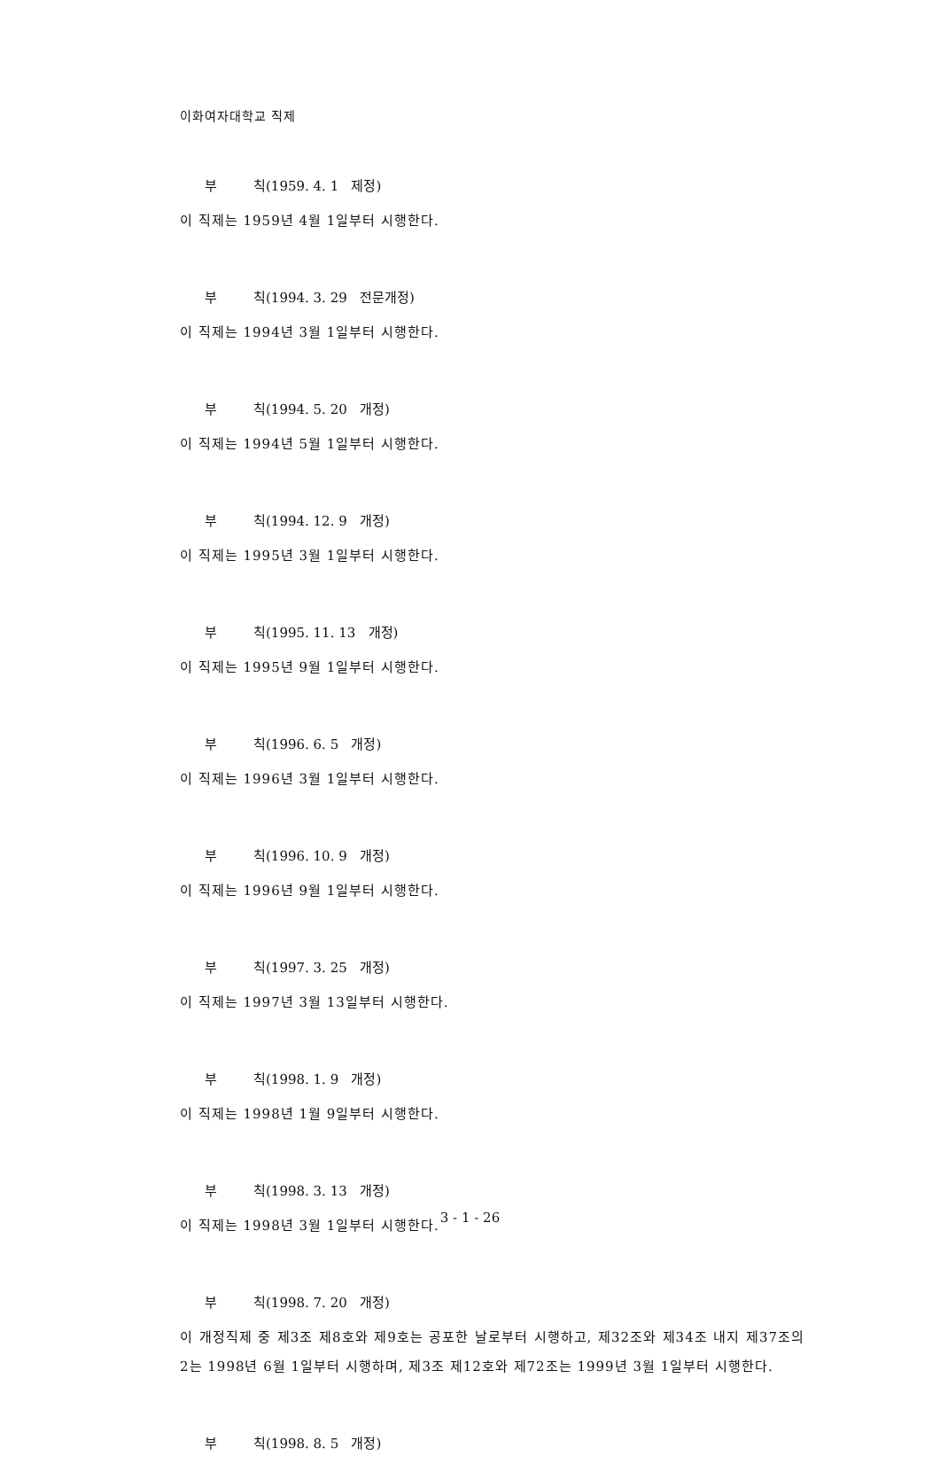이화여자대학교 직제
부 칙(1959. 4. 1 제정)
이 직제는 1959년 4월 1일부터 시행한다.
부 칙(1994. 3. 29 전문개정)
이 직제는 1994년 3월 1일부터 시행한다.
부 칙(1994. 5. 20 개정)
이 직제는 1994년 5월 1일부터 시행한다.
부 칙(1994. 12. 9 개정)
이 직제는 1995년 3월 1일부터 시행한다.
부 칙(1995. 11. 13 개정)
이 직제는 1995년 9월 1일부터 시행한다.
부 칙(1996. 6. 5 개정)
이 직제는 1996년 3월 1일부터 시행한다.
부 칙(1996. 10. 9 개정)
이 직제는 1996년 9월 1일부터 시행한다.
부 칙(1997. 3. 25 개정)
이 직제는 1997년 3월 13일부터 시행한다.
부 칙(1998. 1. 9 개정)
이 직제는 1998년 1월 9일부터 시행한다.
부 칙(1998. 3. 13 개정)
이 직제는 1998년 3월 1일부터 시행한다.
부 칙(1998. 7. 20 개정)
이 개정직제 중 제3조 제8호와 제9호는 공포한 날로부터 시행하고, 제32조와 제34조 내지 제37조의 2는 1998년 6월 1일부터 시행하며, 제3조 제12호와 제72조는 1999년 3월 1일부터 시행한다.
부 칙(1998. 8. 5 개정)
3 - 1 - 26